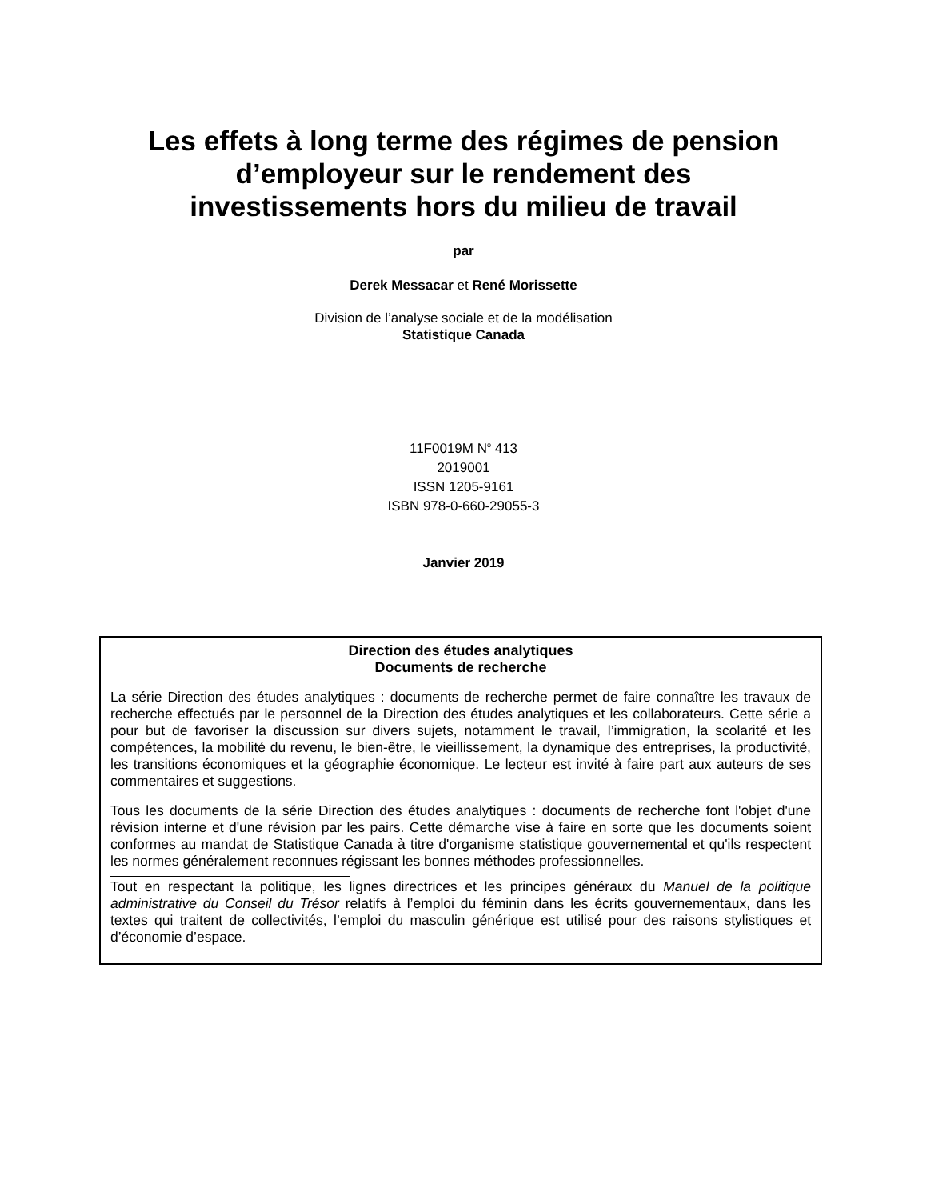Les effets à long terme des régimes de pension
d’employeur sur le rendement des
investissements hors du milieu de travail
par
Derek Messacar et René Morissette
Division de l’analyse sociale et de la modélisation
Statistique Canada
11F0019M N<sup>o</sup> 413
2019001
ISSN 1205-9161
ISBN 978-0-660-29055-3
Janvier 2019
Direction des études analytiques
Documents de recherche
La série Direction des études analytiques : documents de recherche permet de faire connaître les travaux de recherche effectués par le personnel de la Direction des études analytiques et les collaborateurs. Cette série a pour but de favoriser la discussion sur divers sujets, notamment le travail, l’immigration, la scolarité et les compétences, la mobilité du revenu, le bien-être, le vieillissement, la dynamique des entreprises, la productivité, les transitions économiques et la géographie économique. Le lecteur est invité à faire part aux auteurs de ses commentaires et suggestions.
Tous les documents de la série Direction des études analytiques : documents de recherche font l'objet d'une révision interne et d'une révision par les pairs. Cette démarche vise à faire en sorte que les documents soient conformes au mandat de Statistique Canada à titre d'organisme statistique gouvernemental et qu'ils respectent les normes généralement reconnues régissant les bonnes méthodes professionnelles.
Tout en respectant la politique, les lignes directrices et les principes généraux du Manuel de la politique administrative du Conseil du Trésor relatifs à l’emploi du féminin dans les écrits gouvernementaux, dans les textes qui traitent de collectivités, l’emploi du masculin générique est utilisé pour des raisons stylistiques et d’économie d’espace.